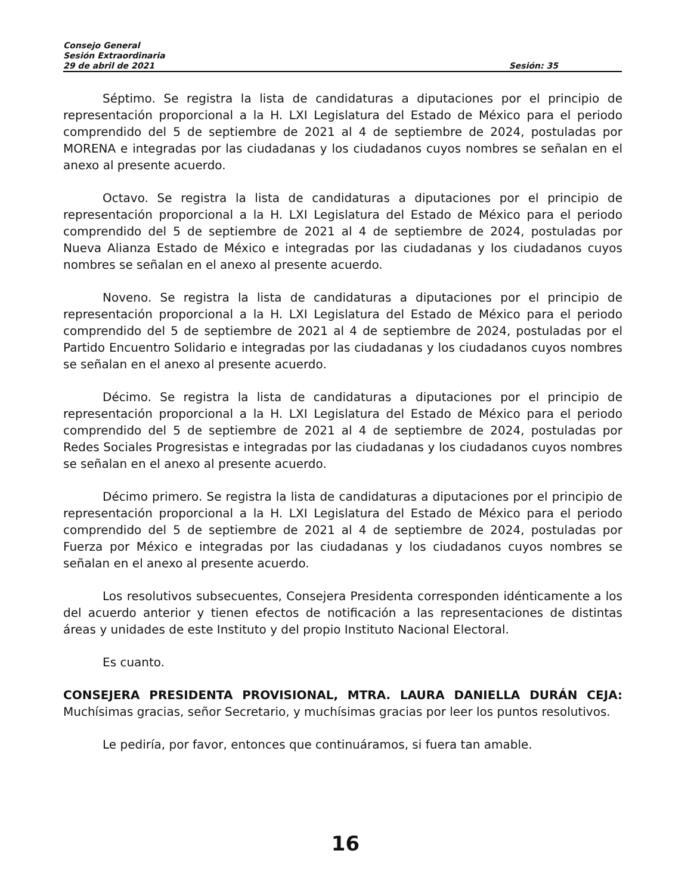Consejo General
Sesión Extraordinaria
29 de abril de 2021 Sesión: 35
Séptimo. Se registra la lista de candidaturas a diputaciones por el principio de representación proporcional a la H. LXI Legislatura del Estado de México para el periodo comprendido del 5 de septiembre de 2021 al 4 de septiembre de 2024, postuladas por MORENA e integradas por las ciudadanas y los ciudadanos cuyos nombres se señalan en el anexo al presente acuerdo.
Octavo. Se registra la lista de candidaturas a diputaciones por el principio de representación proporcional a la H. LXI Legislatura del Estado de México para el periodo comprendido del 5 de septiembre de 2021 al 4 de septiembre de 2024, postuladas por Nueva Alianza Estado de México e integradas por las ciudadanas y los ciudadanos cuyos nombres se señalan en el anexo al presente acuerdo.
Noveno. Se registra la lista de candidaturas a diputaciones por el principio de representación proporcional a la H. LXI Legislatura del Estado de México para el periodo comprendido del 5 de septiembre de 2021 al 4 de septiembre de 2024, postuladas por el Partido Encuentro Solidario e integradas por las ciudadanas y los ciudadanos cuyos nombres se señalan en el anexo al presente acuerdo.
Décimo. Se registra la lista de candidaturas a diputaciones por el principio de representación proporcional a la H. LXI Legislatura del Estado de México para el periodo comprendido del 5 de septiembre de 2021 al 4 de septiembre de 2024, postuladas por Redes Sociales Progresistas e integradas por las ciudadanas y los ciudadanos cuyos nombres se señalan en el anexo al presente acuerdo.
Décimo primero. Se registra la lista de candidaturas a diputaciones por el principio de representación proporcional a la H. LXI Legislatura del Estado de México para el periodo comprendido del 5 de septiembre de 2021 al 4 de septiembre de 2024, postuladas por Fuerza por México e integradas por las ciudadanas y los ciudadanos cuyos nombres se señalan en el anexo al presente acuerdo.
Los resolutivos subsecuentes, Consejera Presidenta corresponden idénticamente a los del acuerdo anterior y tienen efectos de notificación a las representaciones de distintas áreas y unidades de este Instituto y del propio Instituto Nacional Electoral.
Es cuanto.
CONSEJERA PRESIDENTA PROVISIONAL, MTRA. LAURA DANIELLA DURÁN CEJA: Muchísimas gracias, señor Secretario, y muchísimas gracias por leer los puntos resolutivos.
Le pediría, por favor, entonces que continuáramos, si fuera tan amable.
16